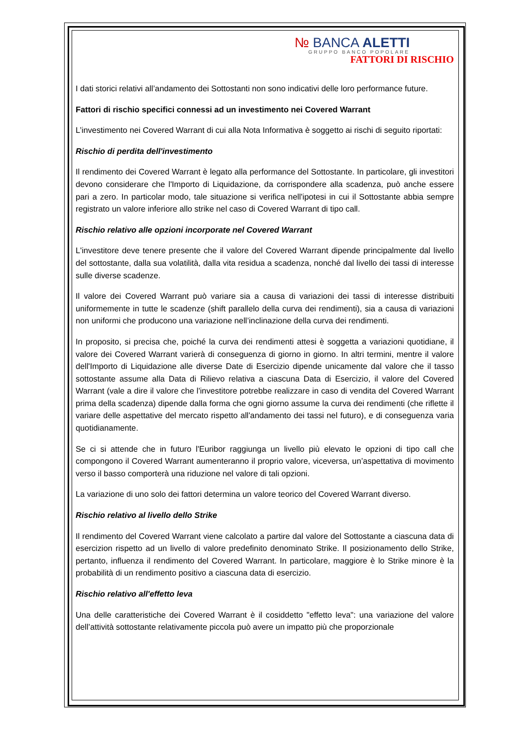№ BANCA ALETTI
GRUPPO BANCO POPOLARE
FATTORI DI RISCHIO
I dati storici relativi all’andamento dei Sottostanti non sono indicativi delle loro performance future.
Fattori di rischio specifici connessi ad un investimento nei Covered Warrant
L’investimento nei Covered Warrant di cui alla Nota Informativa è soggetto ai rischi di seguito riportati:
Rischio di perdita dell'investimento
Il rendimento dei Covered Warrant è legato alla performance del Sottostante. In particolare, gli investitori devono considerare che l'Importo di Liquidazione, da corrispondere alla scadenza, può anche essere pari a zero. In particolar modo, tale situazione si verifica nell'ipotesi in cui il Sottostante abbia sempre registrato un valore inferiore allo strike nel caso di Covered Warrant di tipo call.
Rischio relativo alle opzioni incorporate nel Covered Warrant
L'investitore deve tenere presente che il valore del Covered Warrant dipende principalmente dal livello del sottostante, dalla sua volatilità, dalla vita residua a scadenza, nonché dal livello dei tassi di interesse sulle diverse scadenze.
Il valore dei Covered Warrant può variare sia a causa di variazioni dei tassi di interesse distribuiti uniformemente in tutte le scadenze (shift parallelo della curva dei rendimenti), sia a causa di variazioni non uniformi che producono una variazione nell’inclinazione della curva dei rendimenti.
In proposito, si precisa che, poiché la curva dei rendimenti attesi è soggetta a variazioni quotidiane, il valore dei Covered Warrant varierà di conseguenza di giorno in giorno. In altri termini, mentre il valore dell'Importo di Liquidazione alle diverse Date di Esercizio dipende unicamente dal valore che il tasso sottostante assume alla Data di Rilievo relativa a ciascuna Data di Esercizio, il valore del Covered Warrant (vale a dire il valore che l'investitore potrebbe realizzare in caso di vendita del Covered Warrant prima della scadenza) dipende dalla forma che ogni giorno assume la curva dei rendimenti (che riflette il variare delle aspettative del mercato rispetto all'andamento dei tassi nel futuro), e di conseguenza varia quotidianamente.
Se ci si attende che in futuro l'Euribor raggiunga un livello più elevato le opzioni di tipo call che compongono il Covered Warrant aumenteranno il proprio valore, viceversa, un’aspettativa di movimento verso il basso comporterà una riduzione nel valore di tali opzioni.
La variazione di uno solo dei fattori determina un valore teorico del Covered Warrant diverso.
Rischio relativo al livello dello Strike
Il rendimento del Covered Warrant viene calcolato a partire dal valore del Sottostante a ciascuna data di esercizion rispetto ad un livello di valore predefinito denominato Strike. Il posizionamento dello Strike, pertanto, influenza il rendimento del Covered Warrant. In particolare, maggiore è lo Strike minore è la probabilità di un rendimento positivo a ciascuna data di esercizio.
Rischio relativo all'effetto leva
Una delle caratteristiche dei Covered Warrant è il cosiddetto "effetto leva": una variazione del valore dell’attività sottostante relativamente piccola può avere un impatto più che proporzionale